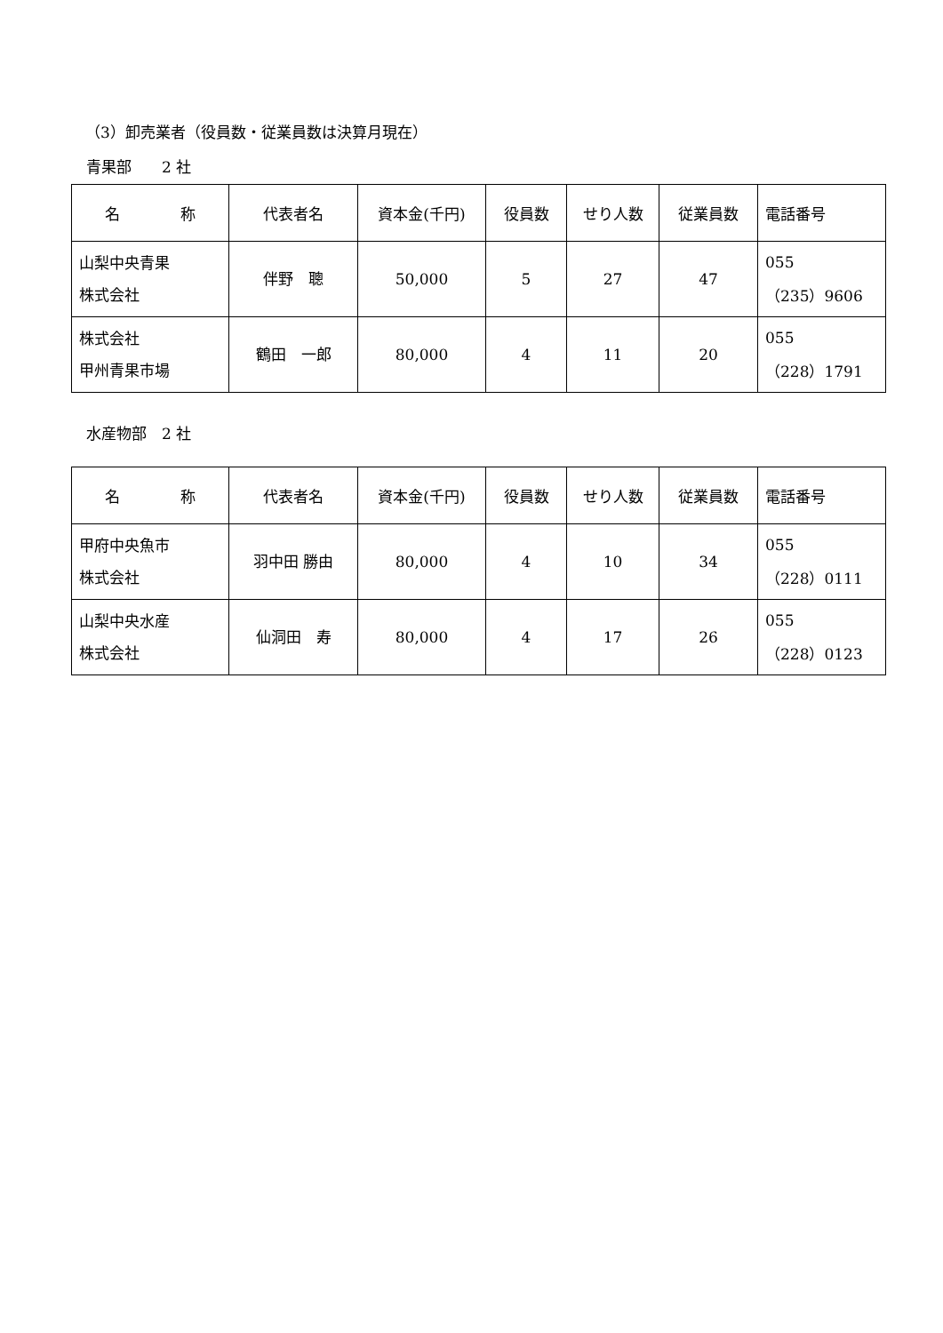（3）卸売業者（役員数・従業員数は決算月現在）
青果部　　2 社
| 名 称 | 代表者名 | 資本金(千円) | 役員数 | せり人数 | 従業員数 | 電話番号 |
| --- | --- | --- | --- | --- | --- | --- |
| 山梨中央青果 株式会社 | 伴野 聰 | 50,000 | 5 | 27 | 47 | 055 （235）9606 |
| 株式会社 甲州青果市場 | 鶴田 一郎 | 80,000 | 4 | 11 | 20 | 055 （228）1791 |
水産物部　2 社
| 名 称 | 代表者名 | 資本金(千円) | 役員数 | せり人数 | 従業員数 | 電話番号 |
| --- | --- | --- | --- | --- | --- | --- |
| 甲府中央魚市 株式会社 | 羽中田 勝由 | 80,000 | 4 | 10 | 34 | 055 （228）0111 |
| 山梨中央水産 株式会社 | 仙洞田 寿 | 80,000 | 4 | 17 | 26 | 055 （228）0123 |